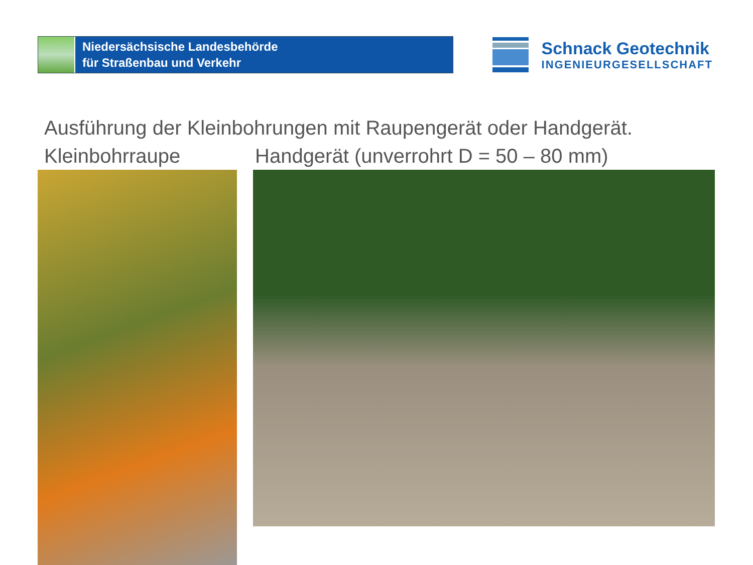Niedersächsische Landesbehörde
für Straßenbau und Verkehr
Schnack Geotechnik
INGENIEURGESELLSCHAFT
Ausführung der Kleinbohrungen mit Raupengerät oder Handgerät.
Kleinbohrraupe Handgerät (unverrohrt D = 50 – 80 mm)